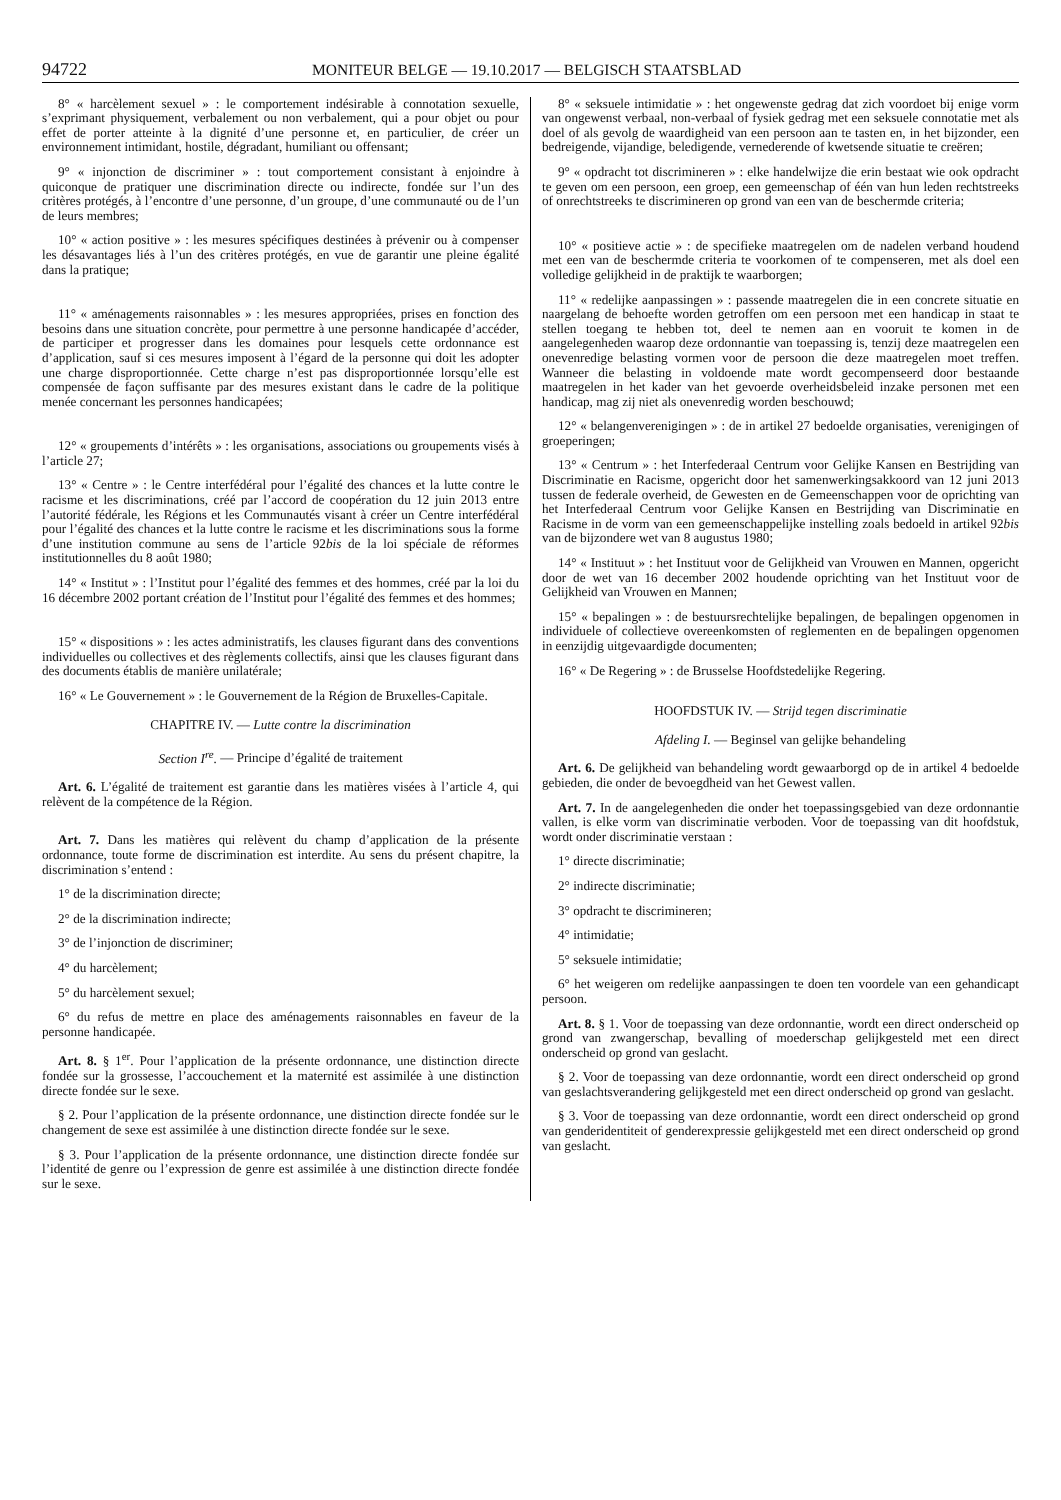94722 MONITEUR BELGE — 19.10.2017 — BELGISCH STAATSBLAD
8° « harcèlement sexuel » : le comportement indésirable à connotation sexuelle, s’exprimant physiquement, verbalement ou non verbalement, qui a pour objet ou pour effet de porter atteinte à la dignité d’une personne et, en particulier, de créer un environnement intimidant, hostile, dégradant, humiliant ou offensant;
9° « injonction de discriminer » : tout comportement consistant à enjoindre à quiconque de pratiquer une discrimination directe ou indirecte, fondée sur l’un des critères protégés, à l’encontre d’une personne, d’un groupe, d’une communauté ou de l’un de leurs membres;
10° « action positive » : les mesures spécifiques destinées à prévenir ou à compenser les désavantages liés à l’un des critères protégés, en vue de garantir une pleine égalité dans la pratique;
11° « aménagements raisonnables » : les mesures appropriées, prises en fonction des besoins dans une situation concrète, pour permettre à une personne handicapée d’accéder, de participer et progresser dans les domaines pour lesquels cette ordonnance est d’application, sauf si ces mesures imposent à l’égard de la personne qui doit les adopter une charge disproportionnée. Cette charge n’est pas disproportionnée lorsqu’elle est compensée de façon suffisante par des mesures existant dans le cadre de la politique menée concernant les personnes handicapées;
12° « groupements d’intérêts » : les organisations, associations ou groupements visés à l’article 27;
13° « Centre » : le Centre interfédéral pour l’égalité des chances et la lutte contre le racisme et les discriminations, créé par l’accord de coopération du 12 juin 2013 entre l’autorité fédérale, les Régions et les Communautés visant à créer un Centre interfédéral pour l’égalité des chances et la lutte contre le racisme et les discriminations sous la forme d’une institution commune au sens de l’article 92bis de la loi spéciale de réformes institutionnelles du 8 août 1980;
14° « Institut » : l’Institut pour l’égalité des femmes et des hommes, créé par la loi du 16 décembre 2002 portant création de l’Institut pour l’égalité des femmes et des hommes;
15° « dispositions » : les actes administratifs, les clauses figurant dans des conventions individuelles ou collectives et des règlements collectifs, ainsi que les clauses figurant dans des documents établis de manière unilatérale;
16° « Le Gouvernement » : le Gouvernement de la Région de Bruxelles-Capitale.
CHAPITRE IV. — Lutte contre la discrimination
Section I<sup>re</sup>. — Principe d’égalité de traitement
Art. 6. L’égalité de traitement est garantie dans les matières visées à l’article 4, qui relèvent de la compétence de la Région.
Art. 7. Dans les matières qui relèvent du champ d’application de la présente ordonnance, toute forme de discrimination est interdite. Au sens du présent chapitre, la discrimination s’entend :
1° de la discrimination directe;
2° de la discrimination indirecte;
3° de l’injonction de discriminer;
4° du harcèlement;
5° du harcèlement sexuel;
6° du refus de mettre en place des aménagements raisonnables en faveur de la personne handicapée.
Art. 8. § 1<sup>er</sup>. Pour l’application de la présente ordonnance, une distinction directe fondée sur la grossesse, l’accouchement et la maternité est assimilée à une distinction directe fondée sur le sexe.
§ 2. Pour l’application de la présente ordonnance, une distinction directe fondée sur le changement de sexe est assimilée à une distinction directe fondée sur le sexe.
§ 3. Pour l’application de la présente ordonnance, une distinction directe fondée sur l’identité de genre ou l’expression de genre est assimilée à une distinction directe fondée sur le sexe.
8° « seksuele intimidatie » : het ongewenste gedrag dat zich voordoet bij enige vorm van ongewenst verbaal, non-verbaal of fysiek gedrag met een seksuele connotatie met als doel of als gevolg de waardigheid van een persoon aan te tasten en, in het bijzonder, een bedreigende, vijandige, beledigende, vernederende of kwetsende situatie te creëren;
9° « opdracht tot discrimineren » : elke handelwijze die erin bestaat wie ook opdracht te geven om een persoon, een groep, een gemeenschap of één van hun leden rechtstreeks of onrechtstreeks te discrimineren op grond van een van de beschermde criteria;
10° « positieve actie » : de specifieke maatregelen om de nadelen verband houdend met een van de beschermde criteria te voorkomen of te compenseren, met als doel een volledige gelijkheid in de praktijk te waarborgen;
11° « redelijke aanpassingen » : passende maatregelen die in een concrete situatie en naargelang de behoefte worden getroffen om een persoon met een handicap in staat te stellen toegang te hebben tot, deel te nemen aan en vooruit te komen in de aangelegenheden waarop deze ordonnantie van toepassing is, tenzij deze maatregelen een onevenredige belasting vormen voor de persoon die deze maatregelen moet treffen. Wanneer die belasting in voldoende mate wordt gecompenseerd door bestaande maatregelen in het kader van het gevoerde overheidsbeleid inzake personen met een handicap, mag zij niet als onevenredig worden beschouwd;
12° « belangenverenigingen » : de in artikel 27 bedoelde organisaties, verenigingen of groeperingen;
13° « Centrum » : het Interfederaal Centrum voor Gelijke Kansen en Bestrijding van Discriminatie en Racisme, opgericht door het samenwerkingsakkoord van 12 juni 2013 tussen de federale overheid, de Gewesten en de Gemeenschappen voor de oprichting van het Interfederaal Centrum voor Gelijke Kansen en Bestrijding van Discriminatie en Racisme in de vorm van een gemeenschappelijke instelling zoals bedoeld in artikel 92bis van de bijzondere wet van 8 augustus 1980;
14° « Instituut » : het Instituut voor de Gelijkheid van Vrouwen en Mannen, opgericht door de wet van 16 december 2002 houdende oprichting van het Instituut voor de Gelijkheid van Vrouwen en Mannen;
15° « bepalingen » : de bestuursrechtelijke bepalingen, de bepalingen opgenomen in individuele of collectieve overeenkomsten of reglementen en de bepalingen opgenomen in eenzijdig uitgevaardigde documenten;
16° « De Regering » : de Brusselse Hoofdstedelijke Regering.
HOOFDSTUK IV. — Strijd tegen discriminatie
Afdeling I. — Beginsel van gelijke behandeling
Art. 6. De gelijkheid van behandeling wordt gewaarborgd op de in artikel 4 bedoelde gebieden, die onder de bevoegdheid van het Gewest vallen.
Art. 7. In de aangelegenheden die onder het toepassingsgebied van deze ordonnantie vallen, is elke vorm van discriminatie verboden. Voor de toepassing van dit hoofdstuk, wordt onder discriminatie verstaan :
1° directe discriminatie;
2° indirecte discriminatie;
3° opdracht te discrimineren;
4° intimidatie;
5° seksuele intimidatie;
6° het weigeren om redelijke aanpassingen te doen ten voordele van een gehandicapt persoon.
Art. 8. § 1. Voor de toepassing van deze ordonnantie, wordt een direct onderscheid op grond van zwangerschap, bevalling of moederschap gelijkgesteld met een direct onderscheid op grond van geslacht.
§ 2. Voor de toepassing van deze ordonnantie, wordt een direct onderscheid op grond van geslachtsverandering gelijkgesteld met een direct onderscheid op grond van geslacht.
§ 3. Voor de toepassing van deze ordonnantie, wordt een direct onderscheid op grond van genderidentiteit of genderexpressie gelijkgesteld met een direct onderscheid op grond van geslacht.